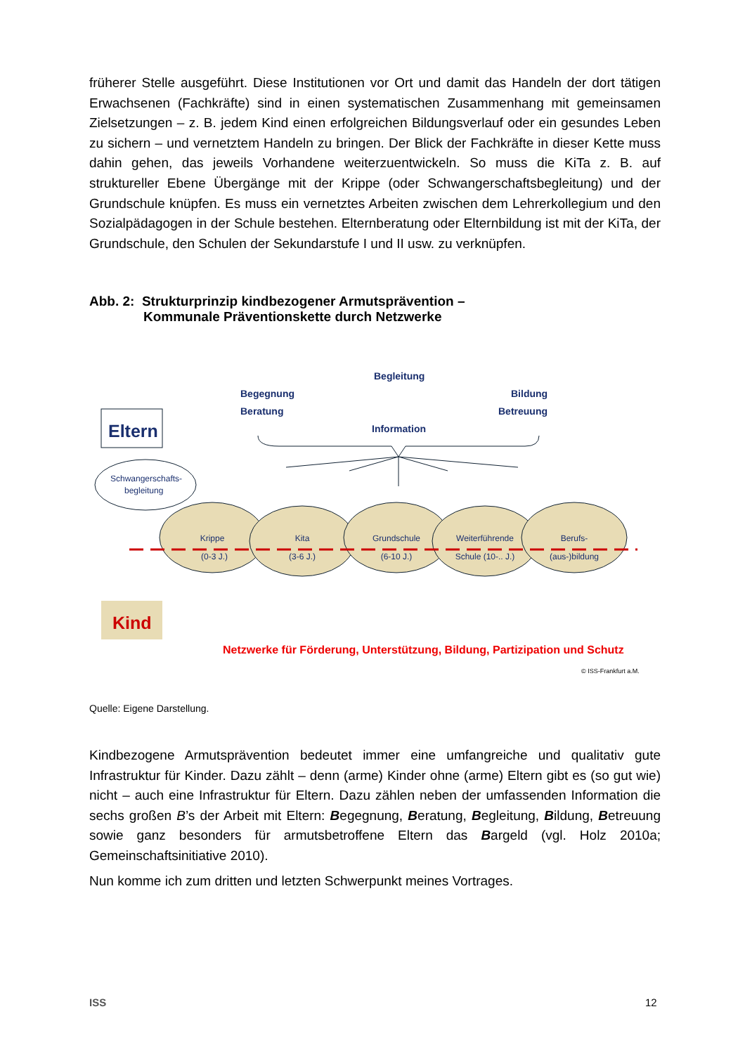früherer Stelle ausgeführt. Diese Institutionen vor Ort und damit das Handeln der dort tätigen Erwachsenen (Fachkräfte) sind in einen systematischen Zusammenhang mit gemeinsamen Zielsetzungen – z. B. jedem Kind einen erfolgreichen Bildungsverlauf oder ein gesundes Leben zu sichern – und vernetztem Handeln zu bringen. Der Blick der Fachkräfte in dieser Kette muss dahin gehen, das jeweils Vorhandene weiterzuentwickeln. So muss die KiTa z. B. auf struktureller Ebene Übergänge mit der Krippe (oder Schwangerschaftsbegleitung) und der Grundschule knüpfen. Es muss ein vernetztes Arbeiten zwischen dem Lehrerkollegium und den Sozialpädagogen in der Schule bestehen. Elternberatung oder Elternbildung ist mit der KiTa, der Grundschule, den Schulen der Sekundarstufe I und II usw. zu verknüpfen.
Abb. 2: Strukturprinzip kindbezogener Armutsprävention –
Kommunale Präventionskette durch Netzwerke
Eltern
Schwangerschafts-
begleitung
Begleitung
Begegnung
Bildung
Beratung
Betreuung
Information
Krippe
(0-3 J.)
Kita
(3-6 J.)
Grundschule
(6-10 J.)
Weiterführende
Schule (10-.. J.)
Berufs-
(aus-)bildung
Kind
Netzwerke für Förderung, Unterstützung, Bildung, Partizipation und Schutz
© ISS-Frankfurt a.M.
Quelle: Eigene Darstellung.
Kindbezogene Armutsprävention bedeutet immer eine umfangreiche und qualitativ gute Infrastruktur für Kinder. Dazu zählt – denn (arme) Kinder ohne (arme) Eltern gibt es (so gut wie) nicht – auch eine Infrastruktur für Eltern. Dazu zählen neben der umfassenden Information die sechs großen B’s der Arbeit mit Eltern: Begegnung, Beratung, Begleitung, Bildung, Betreuung sowie ganz besonders für armutsbetroffene Eltern das Bargeld (vgl. Holz 2010a; Gemeinschaftsinitiative 2010).
Nun komme ich zum dritten und letzten Schwerpunkt meines Vortrages.
ISS 12